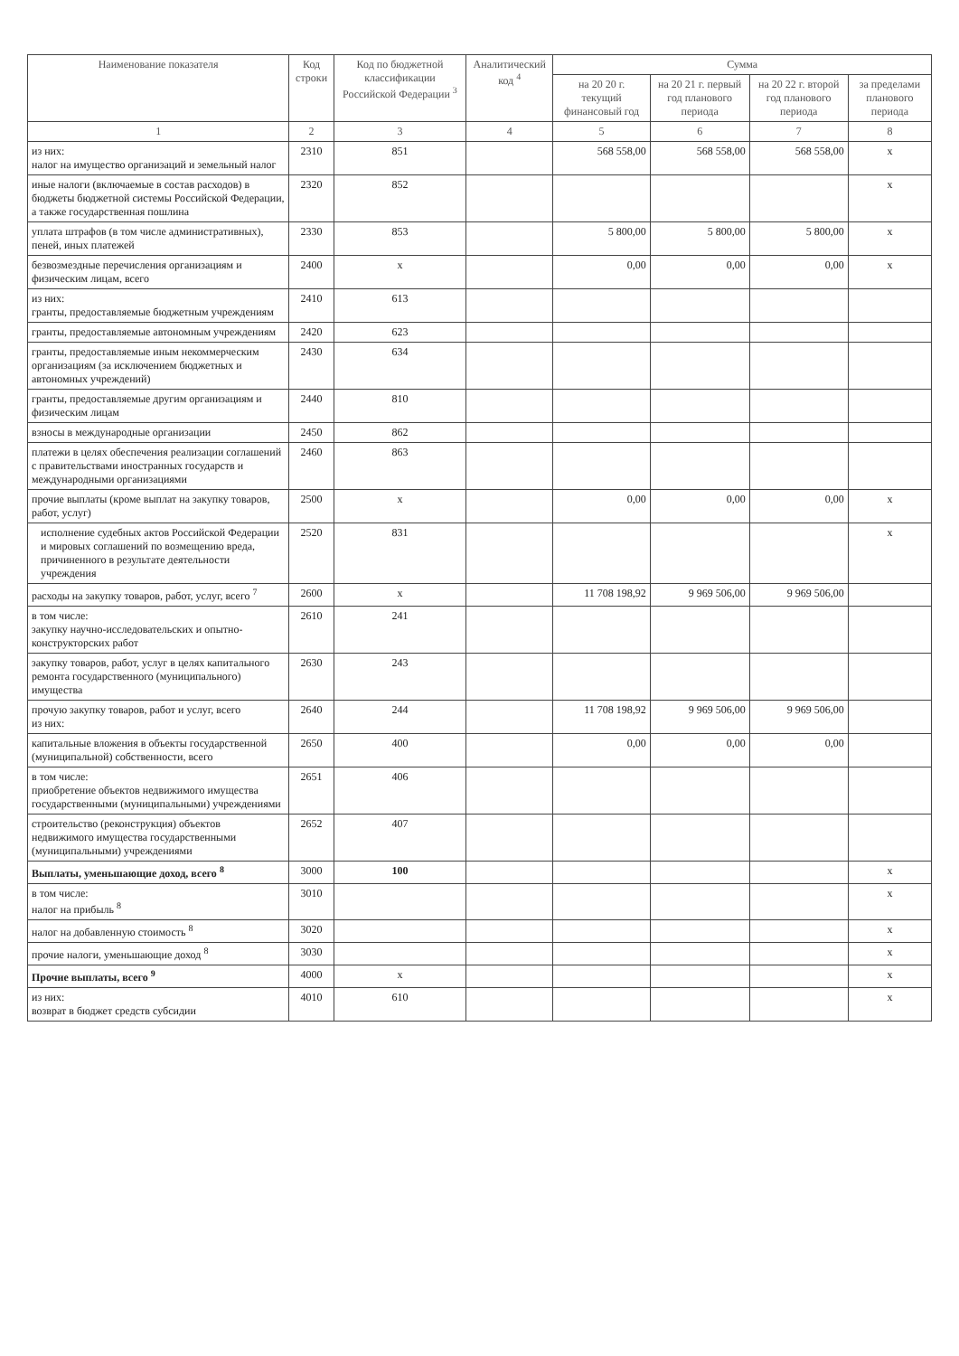| Наименование показателя | Код строки | Код по бюджетной классификации Российской Федерации <sup>3</sup> | Аналитический код <sup>4</sup> | Сумма | | | |
| --- | --- | --- | --- | --- | --- | --- | --- |
| | | | | на 20 20 г. текущий финансовый год | на 20 21 г. первый год планового периода | на 20 22 г. второй год планового периода | за пределами планового периода |
| 1 | 2 | 3 | 4 | 5 | 6 | 7 | 8 |
| из них: налог на имущество организаций и земельный налог | 2310 | 851 | | 568 558,00 | 568 558,00 | 568 558,00 | х |
| иные налоги (включаемые в состав расходов) в бюджеты бюджетной системы Российской Федерации, а также государственная пошлина | 2320 | 852 | | | | | х |
| уплата штрафов (в том числе административных), пеней, иных платежей | 2330 | 853 | | 5 800,00 | 5 800,00 | 5 800,00 | х |
| безвозмездные перечисления организациям и физическим лицам, всего | 2400 | х | | 0,00 | 0,00 | 0,00 | х |
| из них: гранты, предоставляемые бюджетным учреждениям | 2410 | 613 | | | | | |
| гранты, предоставляемые автономным учреждениям | 2420 | 623 | | | | | |
| гранты, предоставляемые иным некоммерческим организациям (за исключением бюджетных и автономных учреждений) | 2430 | 634 | | | | | |
| гранты, предоставляемые другим организациям и физическим лицам | 2440 | 810 | | | | | |
| взносы в международные организации | 2450 | 862 | | | | | |
| платежи в целях обеспечения реализации соглашений с правительствами иностранных государств и международными организациями | 2460 | 863 | | | | | |
| прочие выплаты (кроме выплат на закупку товаров, работ, услуг) | 2500 | х | | 0,00 | 0,00 | 0,00 | х |
| исполнение судебных актов Российской Федерации и мировых соглашений по возмещению вреда, причиненного в результате деятельности учреждения | 2520 | 831 | | | | | х |
| расходы на закупку товаров, работ, услуг, всего <sup>7</sup> | 2600 | х | | 11 708 198,92 | 9 969 506,00 | 9 969 506,00 | |
| в том числе: закупку научно-исследовательских и опытно-конструкторских работ | 2610 | 241 | | | | | |
| закупку товаров, работ, услуг в целях капитального ремонта государственного (муниципального) имущества | 2630 | 243 | | | | | |
| прочую закупку товаров, работ и услуг, всего из них: | 2640 | 244 | | 11 708 198,92 | 9 969 506,00 | 9 969 506,00 | |
| капитальные вложения в объекты государственной (муниципальной) собственности, всего | 2650 | 400 | | 0,00 | 0,00 | 0,00 | |
| в том числе: приобретение объектов недвижимого имущества государственными (муниципальными) учреждениями | 2651 | 406 | | | | | |
| строительство (реконструкция) объектов недвижимого имущества государственными (муниципальными) учреждениями | 2652 | 407 | | | | | |
| Выплаты, уменьшающие доход, всего <sup>8</sup> | 3000 | 100 | | | | | х |
| в том числе: налог на прибыль <sup>8</sup> | 3010 | | | | | | х |
| налог на добавленную стоимость <sup>8</sup> | 3020 | | | | | | х |
| прочие налоги, уменьшающие доход <sup>8</sup> | 3030 | | | | | | х |
| Прочие выплаты, всего <sup>9</sup> | 4000 | х | | | | | х |
| из них: возврат в бюджет средств субсидии | 4010 | 610 | | | | | х |